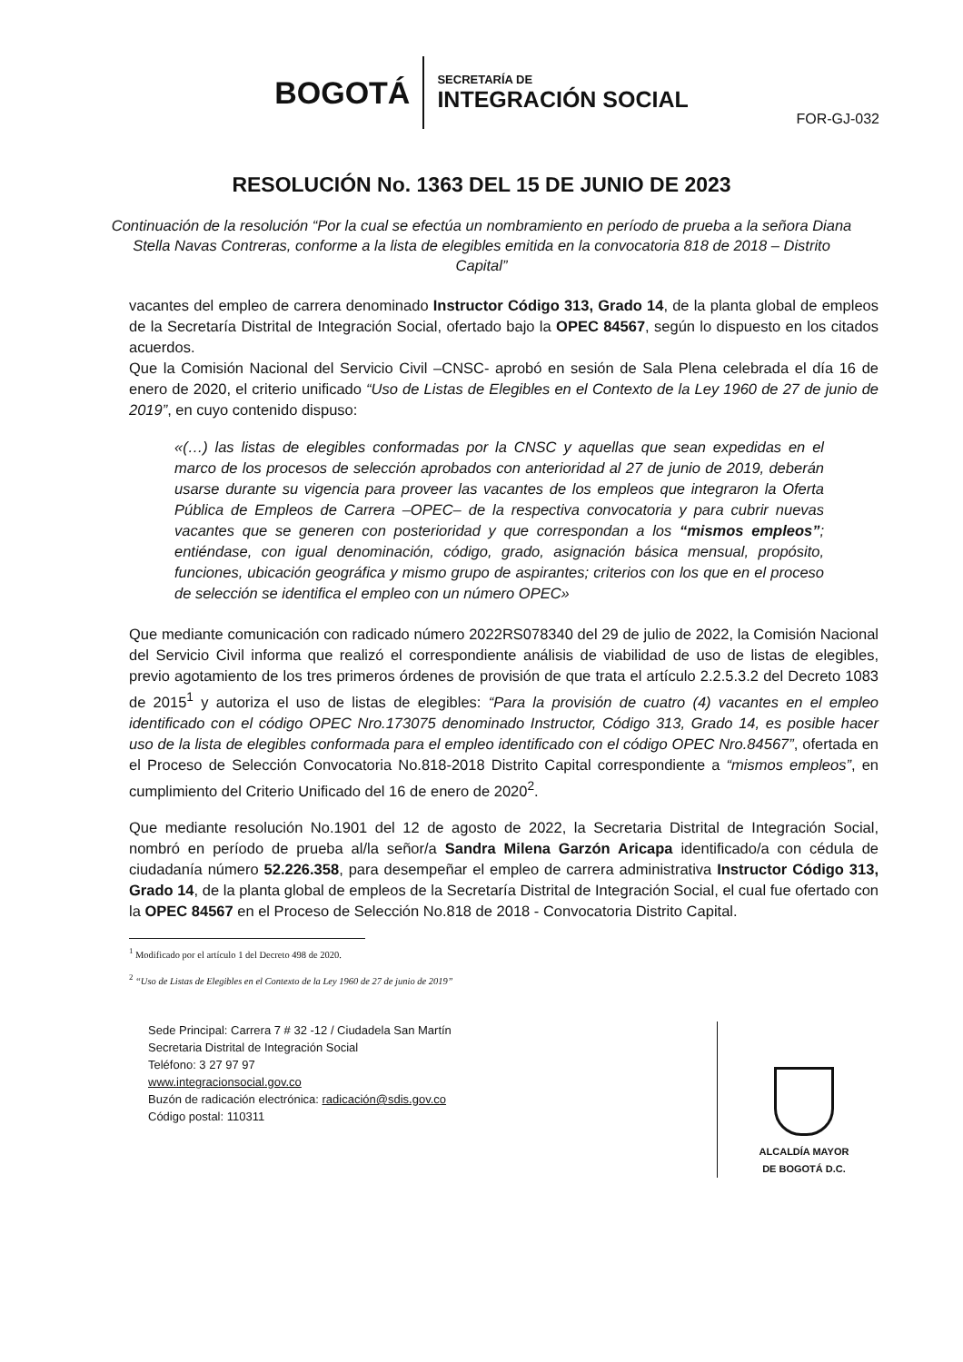BOGOTÁ
SECRETARÍA DE
INTEGRACIÓN SOCIAL
FOR-GJ-032
RESOLUCIÓN No. 1363 DEL 15 DE JUNIO DE 2023
Continuación de la resolución “Por la cual se efectúa un nombramiento en período de prueba a la señora Diana Stella Navas Contreras, conforme a la lista de elegibles emitida en la convocatoria 818 de 2018 – Distrito Capital”
vacantes del empleo de carrera denominado Instructor Código 313, Grado 14, de la planta global de empleos de la Secretaría Distrital de Integración Social, ofertado bajo la OPEC 84567, según lo dispuesto en los citados acuerdos.
Que la Comisión Nacional del Servicio Civil –CNSC- aprobó en sesión de Sala Plena celebrada el día 16 de enero de 2020, el criterio unificado “Uso de Listas de Elegibles en el Contexto de la Ley 1960 de 27 de junio de 2019”, en cuyo contenido dispuso:
«(…) las listas de elegibles conformadas por la CNSC y aquellas que sean expedidas en el marco de los procesos de selección aprobados con anterioridad al 27 de junio de 2019, deberán usarse durante su vigencia para proveer las vacantes de los empleos que integraron la Oferta Pública de Empleos de Carrera –OPEC– de la respectiva convocatoria y para cubrir nuevas vacantes que se generen con posterioridad y que correspondan a los “mismos empleos”; entiéndase, con igual denominación, código, grado, asignación básica mensual, propósito, funciones, ubicación geográfica y mismo grupo de aspirantes; criterios con los que en el proceso de selección se identifica el empleo con un número OPEC»
Que mediante comunicación con radicado número 2022RS078340 del 29 de julio de 2022, la Comisión Nacional del Servicio Civil informa que realizó el correspondiente análisis de viabilidad de uso de listas de elegibles, previo agotamiento de los tres primeros órdenes de provisión de que trata el artículo 2.2.5.3.2 del Decreto 1083 de 2015<sup>1</sup> y autoriza el uso de listas de elegibles: “Para la provisión de cuatro (4) vacantes en el empleo identificado con el código OPEC Nro.173075 denominado Instructor, Código 313, Grado 14, es posible hacer uso de la lista de elegibles conformada para el empleo identificado con el código OPEC Nro.84567”, ofertada en el Proceso de Selección Convocatoria No.818-2018 Distrito Capital correspondiente a “mismos empleos”, en cumplimiento del Criterio Unificado del 16 de enero de 2020<sup>2</sup>.
Que mediante resolución No.1901 del 12 de agosto de 2022, la Secretaria Distrital de Integración Social, nombró en período de prueba al/la señor/a Sandra Milena Garzón Aricapa identificado/a con cédula de ciudadanía número 52.226.358, para desempeñar el empleo de carrera administrativa Instructor Código 313, Grado 14, de la planta global de empleos de la Secretaría Distrital de Integración Social, el cual fue ofertado con la OPEC 84567 en el Proceso de Selección No.818 de 2018 - Convocatoria Distrito Capital.
<sup>1</sup> Modificado por el artículo 1 del Decreto 498 de 2020.
<sup>2</sup> “Uso de Listas de Elegibles en el Contexto de la Ley 1960 de 27 de junio de 2019”
Sede Principal: Carrera 7 # 32 -12 / Ciudadela San Martín
Secretaria Distrital de Integración Social
Teléfono: 3 27 97 97
www.integracionsocial.gov.co
Buzón de radicación electrónica: radicación@sdis.gov.co
Código postal: 110311
ALCALDÍA MAYOR
DE BOGOTÁ D.C.